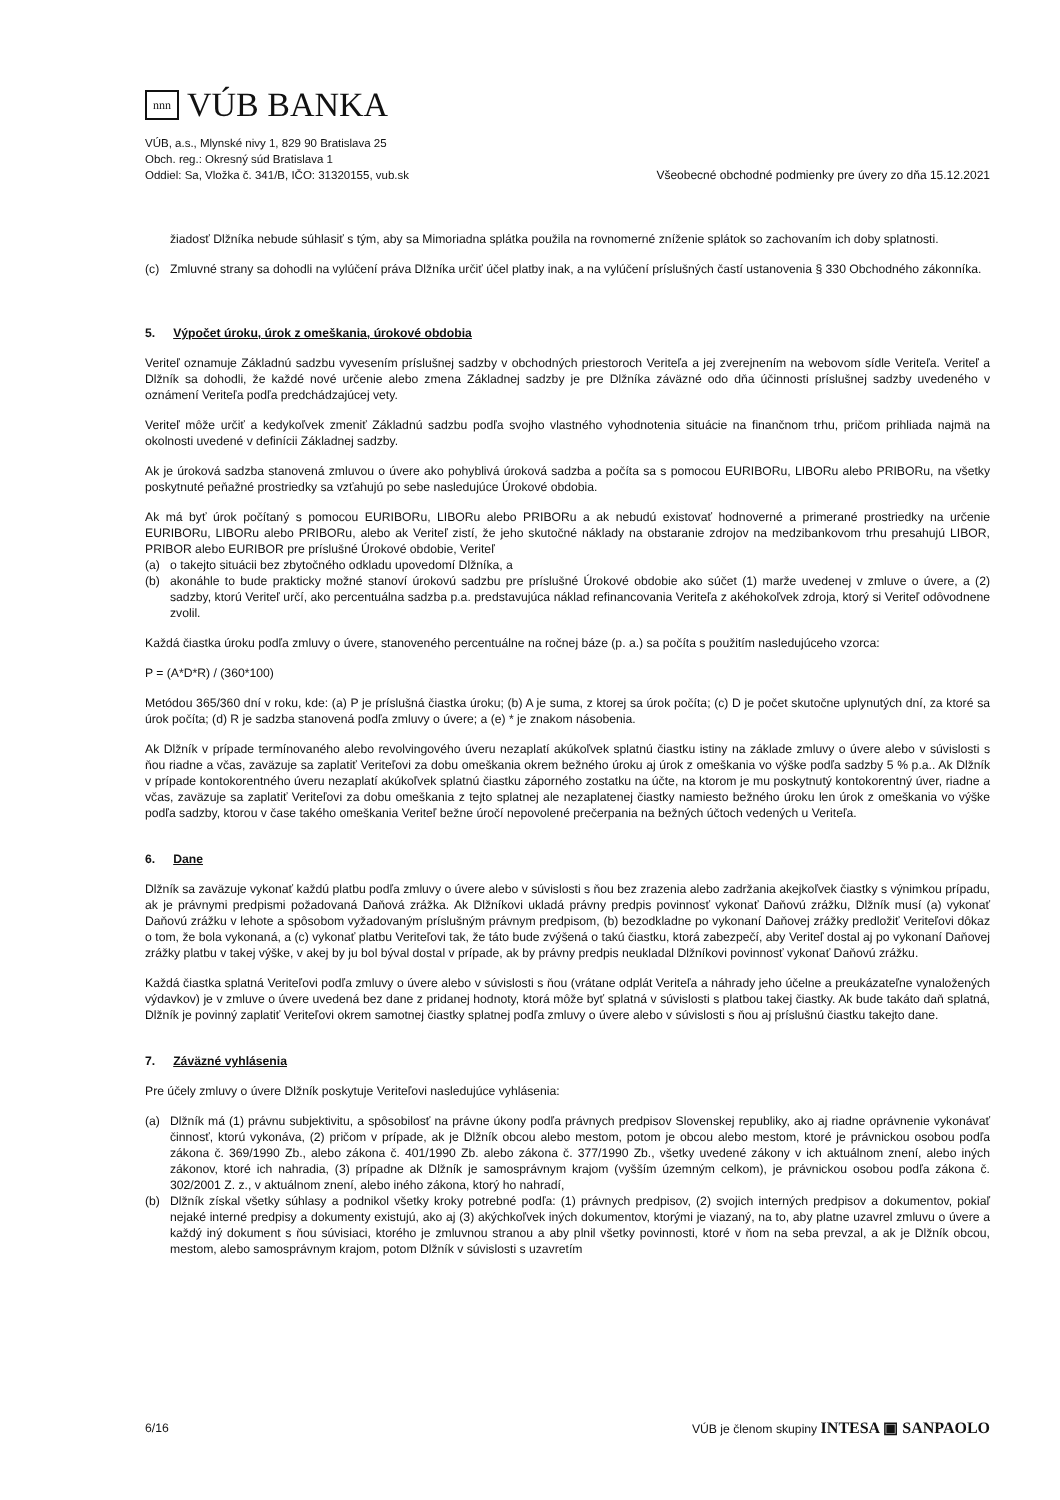nnn
VÚB BANKA
VÚB, a.s., Mlynské nivy 1, 829 90 Bratislava 25
Obch. reg.: Okresný súd Bratislava 1
Oddiel: Sa, Vložka č. 341/B, IČO: 31320155, vub.sk
Všeobecné obchodné podmienky pre úvery zo dňa 15.12.2021
žiadosť Dlžníka nebude súhlasiť s tým, aby sa Mimoriadna splátka použila na rovnomerné zníženie splátok so zachovaním ich doby splatnosti.
(c) Zmluvné strany sa dohodli na vylúčení práva Dlžníka určiť účel platby inak, a na vylúčení príslušných častí ustanovenia § 330 Obchodného zákonníka.
5. Výpočet úroku, úrok z omeškania, úrokové obdobia
Veriteľ oznamuje Základnú sadzbu vyvesením príslušnej sadzby v obchodných priestoroch Veriteľa a jej zverejnením na webovom sídle Veriteľa. Veriteľ a Dlžník sa dohodli, že každé nové určenie alebo zmena Základnej sadzby je pre Dlžníka záväzné odo dňa účinnosti príslušnej sadzby uvedeného v oznámení Veriteľa podľa predchádzajúcej vety.
Veriteľ môže určiť a kedykoľvek zmeniť Základnú sadzbu podľa svojho vlastného vyhodnotenia situácie na finančnom trhu, pričom prihliada najmä na okolnosti uvedené v definícii Základnej sadzby.
Ak je úroková sadzba stanovená zmluvou o úvere ako pohyblivá úroková sadzba a počíta sa s pomocou EURIBORu, LIBORu alebo PRIBORu, na všetky poskytnuté peňažné prostriedky sa vzťahujú po sebe nasledujúce Úrokové obdobia.
Ak má byť úrok počítaný s pomocou EURIBORu, LIBORu alebo PRIBORu a ak nebudú existovať hodnoverné a primerané prostriedky na určenie EURIBORu, LIBORu alebo PRIBORu, alebo ak Veriteľ zistí, že jeho skutočné náklady na obstaranie zdrojov na medzibankovom trhu presahujú LIBOR, PRIBOR alebo EURIBOR pre príslušné Úrokové obdobie, Veriteľ
(a) o takejto situácii bez zbytočného odkladu upovedomí Dlžníka, a
(b) akonáhle to bude prakticky možné stanoví úrokovú sadzbu pre príslušné Úrokové obdobie ako súčet (1) marže uvedenej v zmluve o úvere, a (2) sadzby, ktorú Veriteľ určí, ako percentuálna sadzba p.a. predstavujúca náklad refinancovania Veriteľa z akéhokoľvek zdroja, ktorý si Veriteľ odôvodnene zvolil.
Každá čiastka úroku podľa zmluvy o úvere, stanoveného percentuálne na ročnej báze (p. a.) sa počíta s použitím nasledujúceho vzorca:
P = (A*D*R) / (360*100)
Metódou 365/360 dní v roku, kde: (a) P je príslušná čiastka úroku; (b) A je suma, z ktorej sa úrok počíta; (c) D je počet skutočne uplynutých dní, za ktoré sa úrok počíta; (d) R je sadzba stanovená podľa zmluvy o úvere; a (e) * je znakom násobenia.
Ak Dlžník v prípade termínovaného alebo revolvingového úveru nezaplatí akúkoľvek splatnú čiastku istiny na základe zmluvy o úvere alebo v súvislosti s ňou riadne a včas, zaväzuje sa zaplatiť Veriteľovi za dobu omeškania okrem bežného úroku aj úrok z omeškania vo výške podľa sadzby 5 % p.a.. Ak Dlžník v prípade kontokorentného úveru nezaplatí akúkoľvek splatnú čiastku záporného zostatku na účte, na ktorom je mu poskytnutý kontokorentný úver, riadne a včas, zaväzuje sa zaplatiť Veriteľovi za dobu omeškania z tejto splatnej ale nezaplatenej čiastky namiesto bežného úroku len úrok z omeškania vo výške podľa sadzby, ktorou v čase takého omeškania Veriteľ bežne úročí nepovolené prečerpania na bežných účtoch vedených u Veriteľa.
6. Dane
Dlžník sa zaväzuje vykonať každú platbu podľa zmluvy o úvere alebo v súvislosti s ňou bez zrazenia alebo zadržania akejkoľvek čiastky s výnimkou prípadu, ak je právnymi predpismi požadovaná Daňová zrážka. Ak Dlžníkovi ukladá právny predpis povinnosť vykonať Daňovú zrážku, Dlžník musí (a) vykonať Daňovú zrážku v lehote a spôsobom vyžadovaným príslušným právnym predpisom, (b) bezodkladne po vykonaní Daňovej zrážky predložiť Veriteľovi dôkaz o tom, že bola vykonaná, a (c) vykonať platbu Veriteľovi tak, že táto bude zvýšená o takú čiastku, ktorá zabezpečí, aby Veriteľ dostal aj po vykonaní Daňovej zrážky platbu v takej výške, v akej by ju bol býval dostal v prípade, ak by právny predpis neukladal Dlžníkovi povinnosť vykonať Daňovú zrážku.
Každá čiastka splatná Veriteľovi podľa zmluvy o úvere alebo v súvislosti s ňou (vrátane odplát Veriteľa a náhrady jeho účelne a preukázateľne vynaložených výdavkov) je v zmluve o úvere uvedená bez dane z pridanej hodnoty, ktorá môže byť splatná v súvislosti s platbou takej čiastky. Ak bude takáto daň splatná, Dlžník je povinný zaplatiť Veriteľovi okrem samotnej čiastky splatnej podľa zmluvy o úvere alebo v súvislosti s ňou aj príslušnú čiastku takejto dane.
7. Záväzné vyhlásenia
Pre účely zmluvy o úvere Dlžník poskytuje Veriteľovi nasledujúce vyhlásenia:
(a) Dlžník má (1) právnu subjektivitu, a spôsobilosť na právne úkony podľa právnych predpisov Slovenskej republiky, ako aj riadne oprávnenie vykonávať činnosť, ktorú vykonáva, (2) pričom v prípade, ak je Dlžník obcou alebo mestom, potom je obcou alebo mestom, ktoré je právnickou osobou podľa zákona č. 369/1990 Zb., alebo zákona č. 401/1990 Zb. alebo zákona č. 377/1990 Zb., všetky uvedené zákony v ich aktuálnom znení, alebo iných zákonov, ktoré ich nahradia, (3) prípadne ak Dlžník je samosprávnym krajom (vyšším územným celkom), je právnickou osobou podľa zákona č. 302/2001 Z. z., v aktuálnom znení, alebo iného zákona, ktorý ho nahradí,
(b) Dlžník získal všetky súhlasy a podnikol všetky kroky potrebné podľa: (1) právnych predpisov, (2) svojich interných predpisov a dokumentov, pokiaľ nejaké interné predpisy a dokumenty existujú, ako aj (3) akýchkoľvek iných dokumentov, ktorými je viazaný, na to, aby platne uzavrel zmluvu o úvere a každý iný dokument s ňou súvisiaci, ktorého je zmluvnou stranou a aby plnil všetky povinnosti, ktoré v ňom na seba prevzal, a ak je Dlžník obcou, mestom, alebo samosprávnym krajom, potom Dlžník v súvislosti s uzavretím
6/16 VÚB je členom skupiny INTESA ▣ SANPAOLO